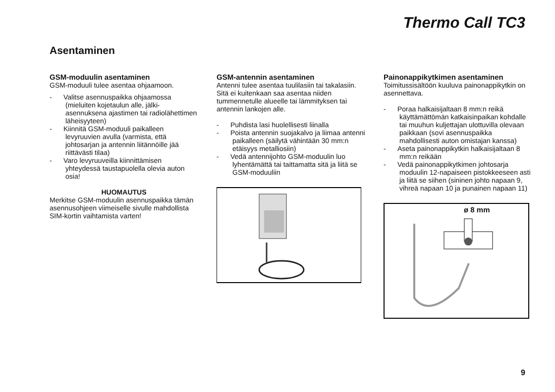Thermo Call TC3
Asentaminen
GSM-moduulin asentaminen
GSM-moduuli tulee asentaa ohjaamoon.
- Valitse asennuspaikka ohjaamossa (mieluiten kojetaulun alle, jälki-asennuksena ajastimen tai radiolähettimen läheisyyteen)
- Kiinnitä GSM-moduuli paikalleen levyruuvien avulla (varmista, että johtosarjan ja antennin liitännöille jää riittävästi tilaa)
- Varo levyruuveilla kiinnittämisen yhteydessä taustapuolella olevia auton osia!
HUOMAUTUS
Merkitse GSM-moduulin asennuspaikka tämän asennusohjeen viimeiselle sivulle mahdollista SIM-kortin vaihtamista varten!
GSM-antennin asentaminen
Antenni tulee asentaa tuulilasiin tai takalasiin. Sitä ei kuitenkaan saa asentaa niiden tummennetulle alueelle tai lämmityksen tai antennin lankojen alle.
- Puhdista lasi huolellisesti liinalla
- Poista antennin suojakalvo ja liimaa antenni paikalleen (säilytä vähintään 30 mm:n etäisyys metalliosiin)
- Vedä antennijohto GSM-moduulin luo lyhentämättä tai taittamatta sitä ja liitä se GSM-moduuliin
Painonappikytkimen asentaminen
Toimitussisältöön kuuluva painonappikytkin on asennettava.
- Poraa halkaisijaltaan 8 mm:n reikä käyttämättömän katkaisinpaikan kohdalle tai muuhun kuljettajan ulottuvilla olevaan paikkaan (sovi asennuspaikka mahdollisesti auton omistajan kanssa)
- Aseta painonappikytkin halkaisijaltaan 8 mm:n reikään
- Vedä painonappikytkimen johtosarja moduulin 12-napaiseen pistokkeeseen asti ja liitä se siihen (sininen johto napaan 9, vihreä napaan 10 ja punainen napaan 11)
ø 8 mm
9